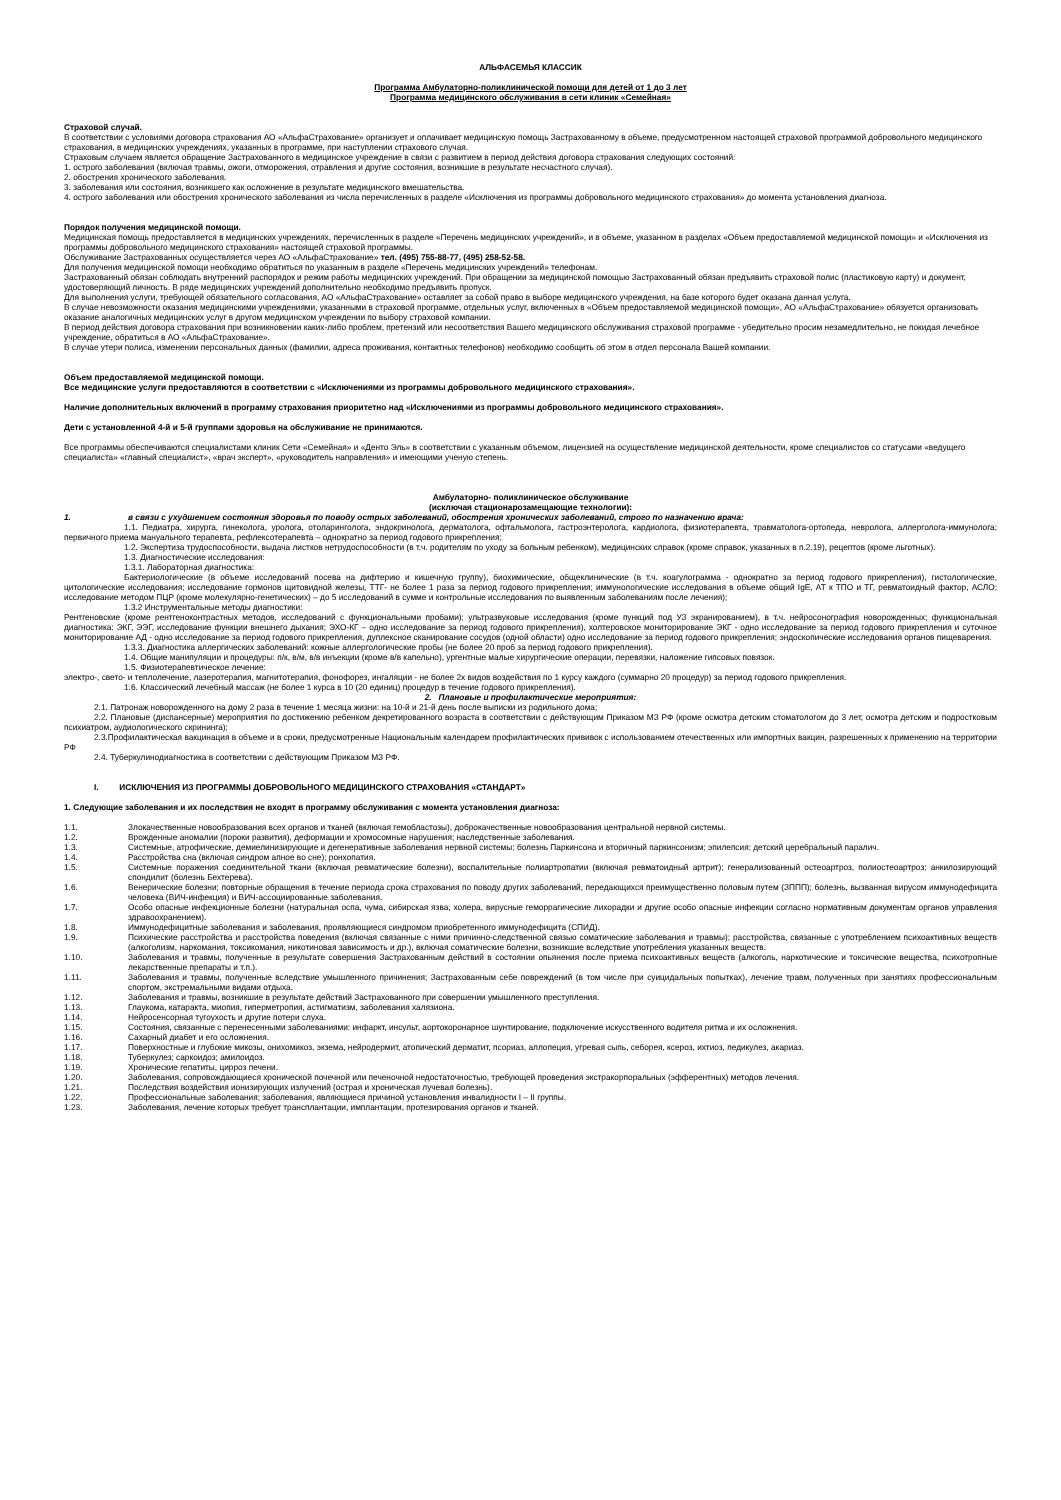АЛЬФАСЕМЬЯ КЛАССИК
Программа Амбулаторно-поликлинической помощи для детей от 1 до 3 лет
Программа медицинского обслуживания в сети клиник «Семейная»
Страховой случай.
В соответствии с условиями договора страхования АО «АльфаСтрахование» организует и оплачивает медицинскую помощь Застрахованному в объеме, предусмотренном настоящей страховой программой добровольного медицинского страхования, в медицинских учреждениях, указанных в программе, при наступлении страхового случая.
Страховым случаем является обращение Застрахованного в медицинское учреждение в связи с развитием в период действия договора страхования следующих состояний:
1. острого заболевания (включая травмы, ожоги, отморожения, отравления и другие состояния, возникшие в результате несчастного случая).
2. обострения хронического заболевания.
3. заболевания или состояния, возникшего как осложнение в результате медицинского вмешательства.
4. острого заболевания или обострения хронического заболевания из числа перечисленных в разделе «Исключения из программы добровольного медицинского страхования» до момента установления диагноза.
Порядок получения медицинской помощи.
Медицинская помощь предоставляется в медицинских учреждениях, перечисленных в разделе «Перечень медицинских учреждений», и в объеме, указанном в разделах «Объем предоставляемой медицинской помощи» и «Исключения из программы добровольного медицинского страхования» настоящей страховой программы.
Обслуживание Застрахованных осуществляется через АО «АльфаСтрахование» тел. (495) 755-88-77, (495) 258-52-58.
Для получения медицинской помощи необходимо обратиться по указанным в разделе «Перечень медицинских учреждений» телефонам.
Застрахованный обязан соблюдать внутренний распорядок и режим работы медицинских учреждений. При обращении за медицинской помощью Застрахованный обязан предъявить страховой полис (пластиковую карту) и документ, удостоверяющий личность. В ряде медицинских учреждений дополнительно необходимо предъявить пропуск.
Для выполнения услуги, требующей обязательного согласования, АО «АльфаСтрахование» оставляет за собой право в выборе медицинского учреждения, на базе которого будет оказана данная услуга.
В случае невозможности оказания медицинскими учреждениями, указанными в страховой программе, отдельных услуг, включенных в «Объем предоставляемой медицинской помощи», АО «АльфаСтрахование» обязуется организовать оказание аналогичных медицинских услуг в другом медицинском учреждении по выбору страховой компании.
В период действия договора страхования при возникновении каких-либо проблем, претензий или несоответствия Вашего медицинского обслуживания страховой программе - убедительно просим незамедлительно, не покидая лечебное учреждение, обратиться в АО «АльфаСтрахование».
В случае утери полиса, изменении персональных данных (фамилии, адреса проживания, контактных телефонов) необходимо сообщить об этом в отдел персонала Вашей компании.
Объем предоставляемой медицинской помощи.
Все медицинские услуги предоставляются в соответствии с «Исключениями из программы добровольного медицинского страхования».
Наличие дополнительных включений в программу страхования приоритетно над «Исключениями из программы добровольного медицинского страхования».
Дети с установленной 4-й и 5-й группами здоровья на обслуживание не принимаются.
Все программы обеспечиваются специалистами клиник Сети «Семейная» и «Денто Эль» в соответствии с указанным объемом, лицензией на осуществление медицинской деятельности, кроме специалистов со статусами «ведущего специалиста» «главный специалист», «врач эксперт», «руководитель направления» и имеющими ученую степень.
Амбулаторно- поликлиническое обслуживание
(исключая стационарозамещающие технологии):
1. в связи с ухудшением состояния здоровья по поводу острых заболеваний, обострения хронических заболеваний, строго по назначению врача:
1.1. Педиатра, хирурга, гинеколога, уролога, отоларинголога, эндокринолога, дерматолога, офтальмолога, гастроэнтеролога, кардиолога, физиотерапевта, травматолога-ортопеда, невролога, аллерголога-иммунолога; первичного приема мануального терапевта, рефлексотерапевта – однократно за период годового прикрепления;
1.2. Экспертиза трудоспособности, выдача листков нетрудоспособности (в т.ч. родителям по уходу за больным ребенком), медицинских справок (кроме справок, указанных в п.2.19), рецептов (кроме льготных).
1.3. Диагностические исследования:
1.3.1. Лабораторная диагностика:
Бактериологические (в объеме исследований посева на дифтерию и кишечную группу), биохимические, общеклинические (в т.ч. коагулограмма - однократно за период годового прикрепления), гистологические, цитологические исследования; исследование гормонов щитовидной железы, ТТГ- не более 1 раза за период годового прикрепления; иммунологические исследования в объеме общий IgE, АТ к ТПО и ТГ, ревматоидный фактор, АСЛО; исследование методом ПЦР (кроме молекулярно-генетических) – до 5 исследований в сумме и контрольные исследования по выявленным заболеваниям после лечения);
1.3.2 Инструментальные методы диагностики:
Рентгеновские (кроме рентгеноконтрастных методов, исследований с функциональными пробами); ультразвуковые исследования (кроме пункций под УЗ экранированием), в т.ч. нейросонография новорожденных; функциональная диагностика: ЭКГ, ЭЭГ, исследование функции внешнего дыхания; ЭХО-КГ – одно исследование за период годового прикрепления), холтеровское мониторирование ЭКГ - одно исследование за период годового прикрепления и суточное мониторирование АД - одно исследование за период годового прикрепления, дуплексное сканирование сосудов (одной области) одно исследование за период годового прикрепления; эндоскопические исследования органов пищеварения.
1.3.3. Диагностика аллергических заболеваний: кожные аллергологические пробы (не более 20 проб за период годового прикрепления).
1.4. Общие манипуляции и процедуры: п/к, в/м, в/в инъекции (кроме в/в капельно), ургентные малые хирургические операции, перевязки, наложение гипсовых повязок.
1.5. Физиотерапевтическое лечение:
электро-, свето- и теплолечение, лазеротерапия, магнитотерапия, фонофорез, ингаляции - не более 2х видов воздействия по 1 курсу каждого (суммарно 20 процедур) за период годового прикрепления.
1.6. Классический лечебный массаж (не более 1 курса в 10 (20 единиц) процедур в течение годового прикрепления).
2. Плановые и профилактические мероприятия:
2.1. Патронаж новорожденного на дому 2 раза в течение 1 месяца жизни: на 10-й и 21-й день после выписки из родильного дома;
2.2. Плановые (диспансерные) мероприятия по достижению ребенком декретированного возраста в соответствии с действующим Приказом МЗ РФ (кроме осмотра детским стоматологом до 3 лет, осмотра детским и подростковым психиатром, аудиологического скрининга);
2.3.Профилактическая вакцинация в объеме и в сроки, предусмотренные Национальным календарем профилактических прививок с использованием отечественных или импортных вакцин, разрешенных к применению на территории РФ
2.4. Туберкулинодиагностика в соответствии с действующим Приказом МЗ РФ.
I. ИСКЛЮЧЕНИЯ ИЗ ПРОГРАММЫ ДОБРОВОЛЬНОГО МЕДИЦИНСКОГО СТРАХОВАНИЯ «СТАНДАРТ»
1. Следующие заболевания и их последствия не входят в программу обслуживания с момента установления диагноза:
1.1. Злокачественные новообразования всех органов и тканей (включая гемобластозы), доброкачественные новообразования центральной нервной системы.
1.2. Врожденные аномалии (пороки развития), деформации и хромосомные нарушения; наследственные заболевания.
1.3. Системные, атрофические, демиелинизирующие и дегенеративные заболевания нервной системы; болезнь Паркинсона и вторичный паркинсонизм; эпилепсия; детский церебральный паралич.
1.4. Расстройства сна (включая синдром апное во сне); ронхопатия.
1.5. Системные поражения соединительной ткани (включая ревматические болезни), воспалительные полиартропатии (включая ревматоидный артрит); генерализованный остеоартроз, полиостеоартроз; анкилозирующий спондилит (болезнь Бехтерева).
1.6. Венерические болезни; повторные обращения в течение периода срока страхования по поводу других заболеваний, передающихся преимущественно половым путем (ЗППП); болезнь, вызванная вирусом иммунодефицита человека (ВИЧ-инфекция) и ВИЧ-ассоциированные заболевания.
1.7. Особо опасные инфекционные болезни (натуральная оспа, чума, сибирская язва, холера, вирусные геморрагические лихорадки и другие особо опасные инфекции согласно нормативным документам органов управления здравоохранением).
1.8. Иммунодефицитные заболевания и заболевания, проявляющиеся синдромом приобретенного иммунодефицита (СПИД).
1.9. Психические расстройства и расстройства поведения (включая связанные с ними причинно-следственной связью соматические заболевания и травмы); расстройства, связанные с употреблением психоактивных веществ (алкоголизм, наркомания, токсикомания, никотиновая зависимость и др.), включая соматические болезни, возникшие вследствие употребления указанных веществ.
1.10. Заболевания и травмы, полученные в результате совершения Застрахованным действий в состоянии опьянения после приема психоактивных веществ (алкоголь, наркотические и токсические вещества, психотропные лекарственные препараты и т.п.).
1.11. Заболевания и травмы, полученные вследствие умышленного причинения; Застрахованным себе повреждений (в том числе при суицидальных попытках), лечение травм, полученных при занятиях профессиональным спортом, экстремальными видами отдыха.
1.12. Заболевания и травмы, возникшие в результате действий Застрахованного при совершении умышленного преступления.
1.13. Глаукома, катаракта, миопия, гиперметропия, астигматизм, заболевания халязиона.
1.14. Нейросенсорная тугоухость и другие потери слуха.
1.15. Состояния, связанные с перенесенными заболеваниями: инфаркт, инсульт, аортокоронарное шунтирование, подключение искусственного водителя ритма и их осложнения.
1.16. Сахарный диабет и его осложнения.
1.17. Поверхностные и глубокие микозы, онихомикоз, экзема, нейродермит, атопический дерматит, псориаз, аллопеция, угревая сыпь, себорея, ксероз, ихтиоз, педикулез, акариаз.
1.18. Туберкулез; саркоидоз; амилоидоз.
1.19. Хронические гепатиты, цирроз печени.
1.20. Заболевания, сопровождающиеся хронической почечной или печеночной недостаточностью, требующей проведения экстракорпоральных (эфферентных) методов лечения.
1.21. Последствия воздействия ионизирующих излучений (острая и хроническая лучевая болезнь).
1.22. Профессиональные заболевания; заболевания, являющиеся причиной установления инвалидности I – II группы.
1.23. Заболевания, лечение которых требует трансплантации, имплантации, протезирования органов и тканей.